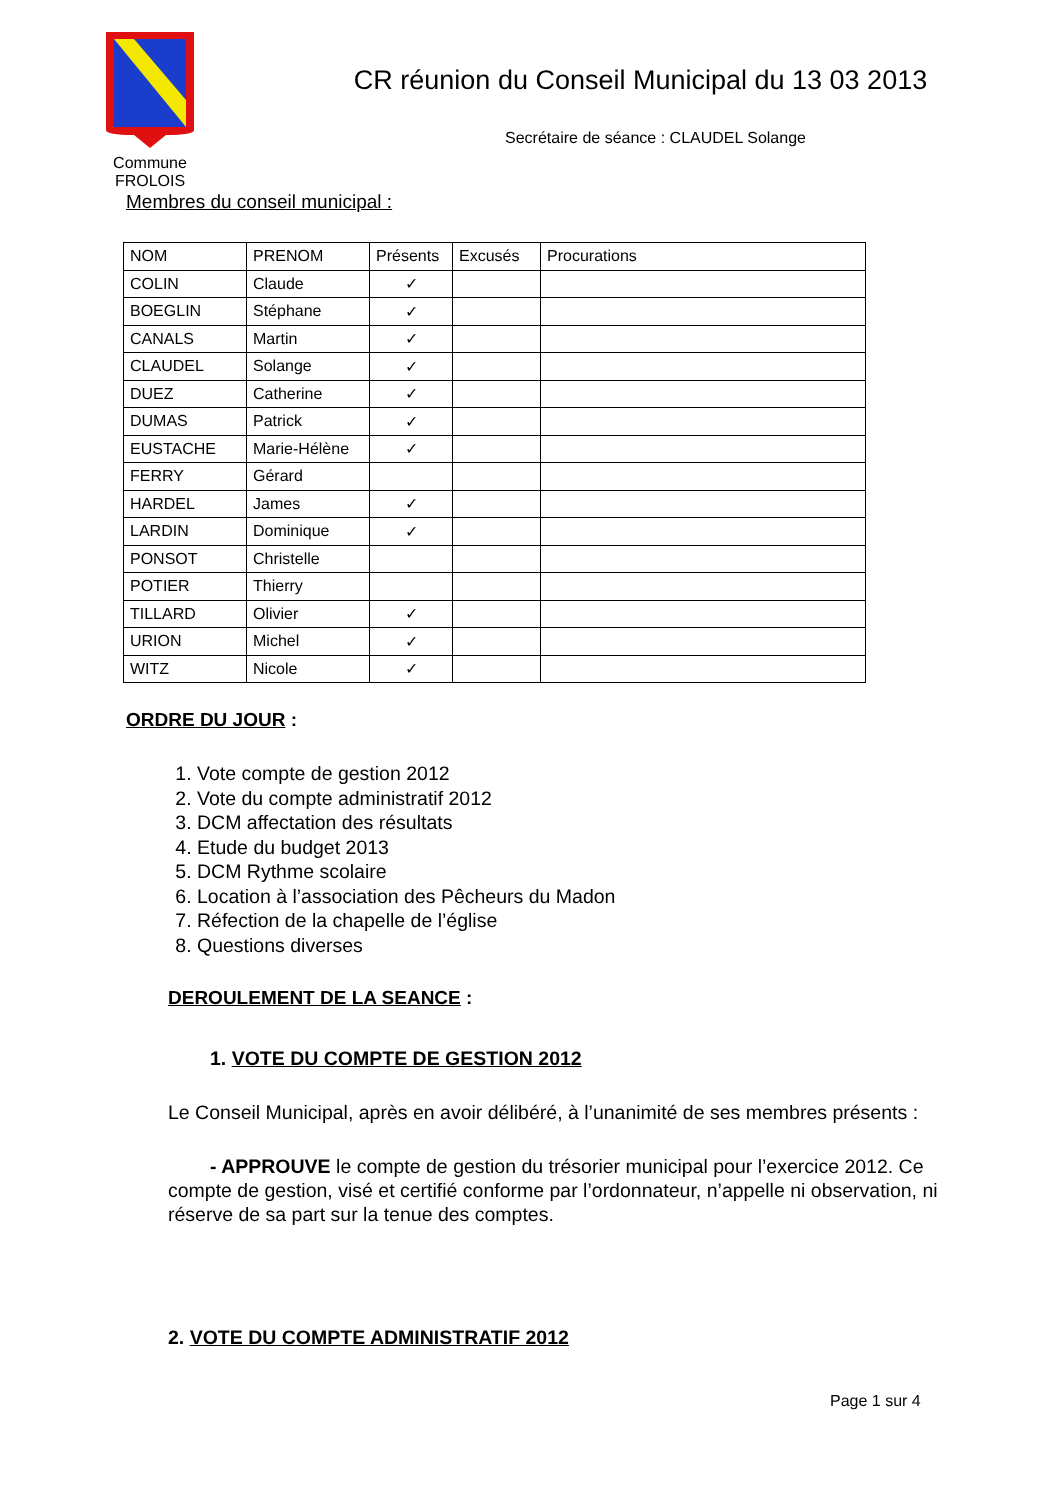Commune
FROLOIS
CR réunion du Conseil Municipal du 13 03 2013
Secrétaire de séance : CLAUDEL Solange
Membres du conseil municipal :
| NOM | PRENOM | Présents | Excusés | Procurations |
| --- | --- | --- | --- | --- |
| COLIN | Claude | ✓ | | |
| BOEGLIN | Stéphane | ✓ | | |
| CANALS | Martin | ✓ | | |
| CLAUDEL | Solange | ✓ | | |
| DUEZ | Catherine | ✓ | | |
| DUMAS | Patrick | ✓ | | |
| EUSTACHE | Marie-Hélène | ✓ | | |
| FERRY | Gérard | | | |
| HARDEL | James | ✓ | | |
| LARDIN | Dominique | ✓ | | |
| PONSOT | Christelle | | | |
| POTIER | Thierry | | | |
| TILLARD | Olivier | ✓ | | |
| URION | Michel | ✓ | | |
| WITZ | Nicole | ✓ | | |
ORDRE DU JOUR :
1. Vote compte de gestion 2012
2. Vote du compte administratif 2012
3. DCM affectation des résultats
4. Etude du budget 2013
5. DCM Rythme scolaire
6. Location à l’association des Pêcheurs du Madon
7. Réfection de la chapelle de l’église
8. Questions diverses
DEROULEMENT DE LA SEANCE :
1. VOTE DU COMPTE DE GESTION 2012
Le Conseil Municipal, après en avoir délibéré, à l’unanimité de ses membres présents :
- APPROUVE le compte de gestion du trésorier municipal pour l’exercice 2012. Ce compte de gestion, visé et certifié conforme par l’ordonnateur, n’appelle ni observation, ni réserve de sa part sur la tenue des comptes.
2. VOTE DU COMPTE ADMINISTRATIF 2012
Page 1 sur 4